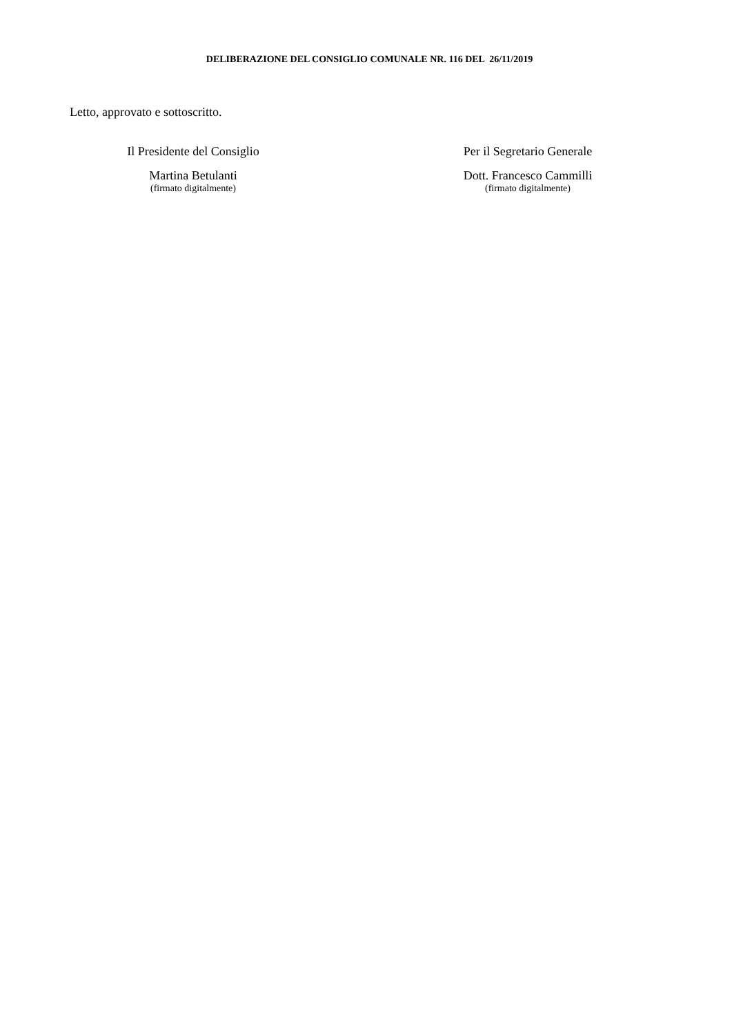DELIBERAZIONE DEL CONSIGLIO COMUNALE NR. 116 DEL 26/11/2019
Letto, approvato e sottoscritto.
Il Presidente del Consiglio
Martina Betulanti
(firmato digitalmente)
Per il Segretario Generale
Dott. Francesco Cammilli
(firmato digitalmente)